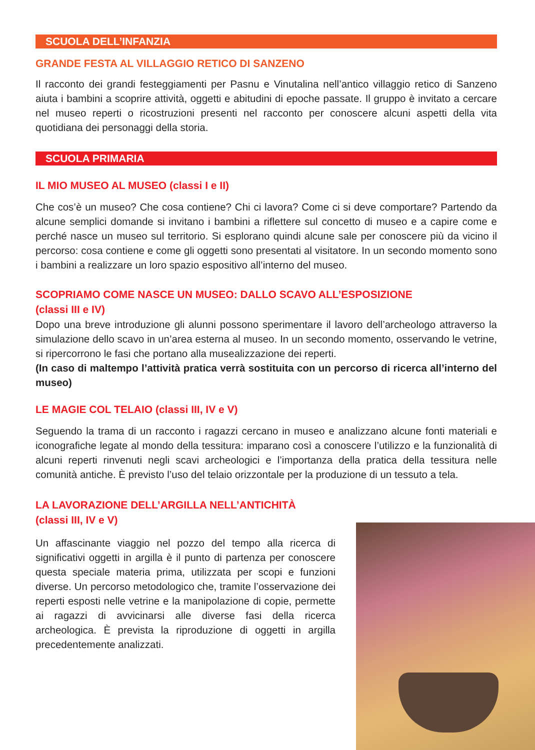SCUOLA DELL’INFANZIA
GRANDE FESTA AL VILLAGGIO RETICO DI SANZENO
Il racconto dei grandi festeggiamenti per Pasnu e Vinutalina nell’antico villaggio retico di Sanzeno aiuta i bambini a scoprire attività, oggetti e abitudini di epoche passate. Il gruppo è invitato a cercare nel museo reperti o ricostruzioni presenti nel racconto per conoscere alcuni aspetti della vita quotidiana dei personaggi della storia.
SCUOLA PRIMARIA
IL MIO MUSEO AL MUSEO (classi I e II)
Che cos’è un museo? Che cosa contiene? Chi ci lavora? Come ci si deve comportare? Partendo da alcune semplici domande si invitano i bambini a riflettere sul concetto di museo e a capire come e perché nasce un museo sul territorio. Si esplorano quindi alcune sale per conoscere più da vicino il percorso: cosa contiene e come gli oggetti sono presentati al visitatore. In un secondo momento sono i bambini a realizzare un loro spazio espositivo all’interno del museo.
SCOPRIAMO COME NASCE UN MUSEO: DALLO SCAVO ALL’ESPOSIZIONE
(classi III e IV)
Dopo una breve introduzione gli alunni possono sperimentare il lavoro dell’archeologo attraverso la simulazione dello scavo in un’area esterna al museo. In un secondo momento, osservando le vetrine, si ripercorrono le fasi che portano alla musealizzazione dei reperti.
(In caso di maltempo l’attività pratica verrà sostituita con un percorso di ricerca all’interno del museo)
LE MAGIE COL TELAIO (classi III, IV e V)
Seguendo la trama di un racconto i ragazzi cercano in museo e analizzano alcune fonti materiali e iconografiche legate al mondo della tessitura: imparano così a conoscere l’utilizzo e la funzionalità di alcuni reperti rinvenuti negli scavi archeologici e l’importanza della pratica della tessitura nelle comunità antiche. È previsto l’uso del telaio orizzontale per la produzione di un tessuto a tela.
LA LAVORAZIONE DELL’ARGILLA NELL’ANTICHITÀ
(classi III, IV e V)
Un affascinante viaggio nel pozzo del tempo alla ricerca di significativi oggetti in argilla è il punto di partenza per conoscere questa speciale materia prima, utilizzata per scopi e funzioni diverse. Un percorso metodologico che, tramite l’osservazione dei reperti esposti nelle vetrine e la manipolazione di copie, permette ai ragazzi di avvicinarsi alle diverse fasi della ricerca archeologica. È prevista la riproduzione di oggetti in argilla precedentemente analizzati.